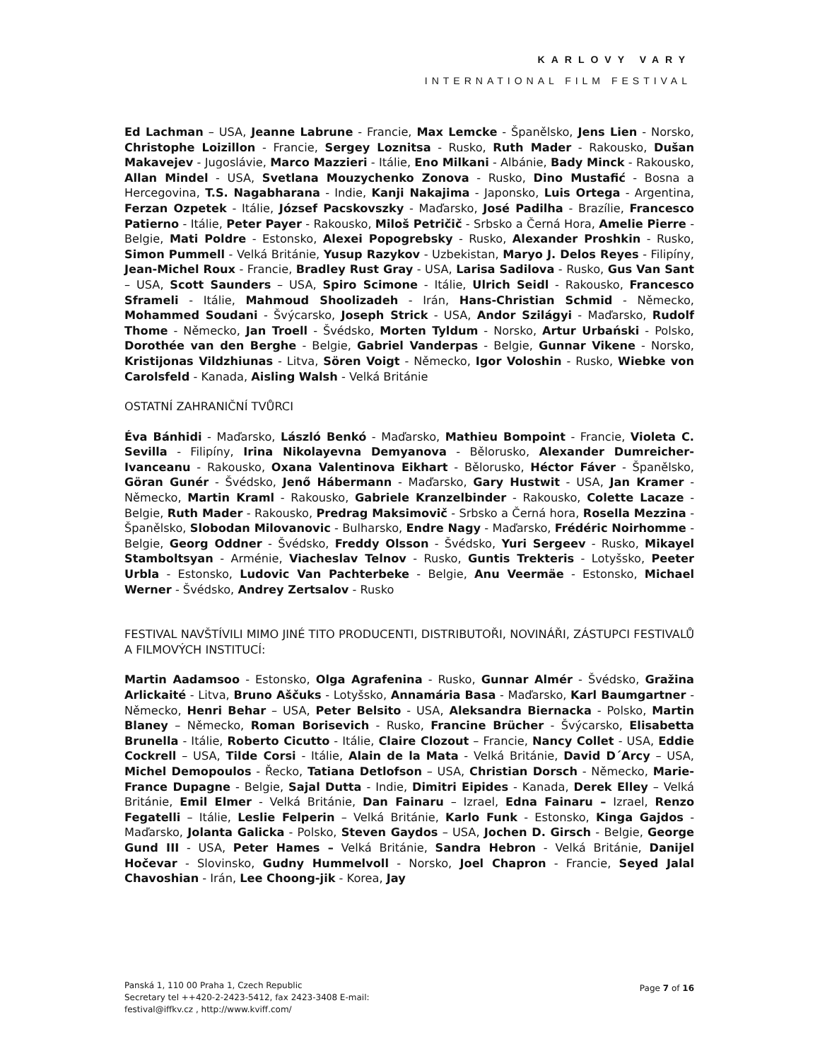KARLOVY VARY
INTERNATIONAL FILM FESTIVAL
Ed Lachman – USA, Jeanne Labrune - Francie, Max Lemcke - Španělsko, Jens Lien - Norsko, Christophe Loizillon - Francie, Sergey Loznitsa - Rusko, Ruth Mader - Rakousko, Dušan Makavejev - Jugoslávie, Marco Mazzieri - Itálie, Eno Milkani - Albánie, Bady Minck - Rakousko, Allan Mindel - USA, Svetlana Mouzychenko Zonova - Rusko, Dino Mustafić - Bosna a Hercegovina, T.S. Nagabharana - Indie, Kanji Nakajima - Japonsko, Luis Ortega - Argentina, Ferzan Ozpetek - Itálie, József Pacskovszky - Maďarsko, José Padilha - Brazílie, Francesco Patierno - Itálie, Peter Payer - Rakousko, Miloš Petričič - Srbsko a Černá Hora, Amelie Pierre - Belgie, Mati Poldre - Estonsko, Alexei Popogrebsky - Rusko, Alexander Proshkin - Rusko, Simon Pummell - Velká Británie, Yusup Razykov - Uzbekistan, Maryo J. Delos Reyes - Filipíny, Jean-Michel Roux - Francie, Bradley Rust Gray - USA, Larisa Sadilova - Rusko, Gus Van Sant – USA, Scott Saunders – USA, Spiro Scimone - Itálie, Ulrich Seidl - Rakousko, Francesco Sframeli - Itálie, Mahmoud Shoolizadeh - Irán, Hans-Christian Schmid - Německo, Mohammed Soudani - Švýcarsko, Joseph Strick - USA, Andor Szilágyi - Maďarsko, Rudolf Thome - Německo, Jan Troell - Švédsko, Morten Tyldum - Norsko, Artur Urbański - Polsko, Dorothée van den Berghe - Belgie, Gabriel Vanderpas - Belgie, Gunnar Vikene - Norsko, Kristijonas Vildzhiunas - Litva, Sören Voigt - Německo, Igor Voloshin - Rusko, Wiebke von Carolsfeld - Kanada, Aisling Walsh - Velká Británie
OSTATNÍ ZAHRANIČNÍ TVŮRCI
Éva Bánhidi - Maďarsko, László Benkó - Maďarsko, Mathieu Bompoint - Francie, Violeta C. Sevilla - Filipíny, Irina Nikolayevna Demyanova - Bělorusko, Alexander Dumreicher-Ivanceanu - Rakousko, Oxana Valentinova Eikhart - Bělorusko, Héctor Fáver - Španělsko, Göran Gunér - Švédsko, Jenő Hábermann - Maďarsko, Gary Hustwit - USA, Jan Kramer - Německo, Martin Kraml - Rakousko, Gabriele Kranzelbinder - Rakousko, Colette Lacaze - Belgie, Ruth Mader - Rakousko, Predrag Maksimovič - Srbsko a Černá hora, Rosella Mezzina - Španělsko, Slobodan Milovanovic - Bulharsko, Endre Nagy - Maďarsko, Frédéric Noirhomme - Belgie, Georg Oddner - Švédsko, Freddy Olsson - Švédsko, Yuri Sergeev - Rusko, Mikayel Stamboltsyan - Arménie, Viacheslav Telnov - Rusko, Guntis Trekteris - Lotyšsko, Peeter Urbla - Estonsko, Ludovic Van Pachterbeke - Belgie, Anu Veermäe - Estonsko, Michael Werner - Švédsko, Andrey Zertsalov - Rusko
FESTIVAL NAVŠTÍVILI MIMO JINÉ TITO PRODUCENTI, DISTRIBUTOŘI, NOVINÁŘI, ZÁSTUPCI FESTIVALŮ A FILMOVÝCH INSTITUCÍ:
Martin Aadamsoo - Estonsko, Olga Agrafenina - Rusko, Gunnar Almér - Švédsko, Gražina Arlickaité - Litva, Bruno Aščuks - Lotyšsko, Annamária Basa - Maďarsko, Karl Baumgartner - Německo, Henri Behar – USA, Peter Belsito - USA, Aleksandra Biernacka - Polsko, Martin Blaney – Německo, Roman Borisevich - Rusko, Francine Brücher - Švýcarsko, Elisabetta Brunella - Itálie, Roberto Cicutto - Itálie, Claire Clozout – Francie, Nancy Collet - USA, Eddie Cockrell – USA, Tilde Corsi - Itálie, Alain de la Mata - Velká Británie, David D´Arcy – USA, Michel Demopoulos - Řecko, Tatiana Detlofson – USA, Christian Dorsch - Německo, Marie-France Dupagne - Belgie, Sajal Dutta - Indie, Dimitri Eipides - Kanada, Derek Elley – Velká Británie, Emil Elmer - Velká Británie, Dan Fainaru – Izrael, Edna Fainaru – Izrael, Renzo Fegatelli – Itálie, Leslie Felperin – Velká Británie, Karlo Funk - Estonsko, Kinga Gajdos - Maďarsko, Jolanta Galicka - Polsko, Steven Gaydos – USA, Jochen D. Girsch - Belgie, George Gund III - USA, Peter Hames – Velká Británie, Sandra Hebron - Velká Británie, Danijel Hočevar - Slovinsko, Gudny Hummelvoll - Norsko, Joel Chapron - Francie, Seyed Jalal Chavoshian - Irán, Lee Choong-jik - Korea, Jay
Panská 1, 110 00 Praha 1, Czech Republic
Secretary tel ++420-2-2423-5412, fax 2423-3408 E-mail:
festival@iffkv.cz , http://www.kviff.com/
Page 7 of 16